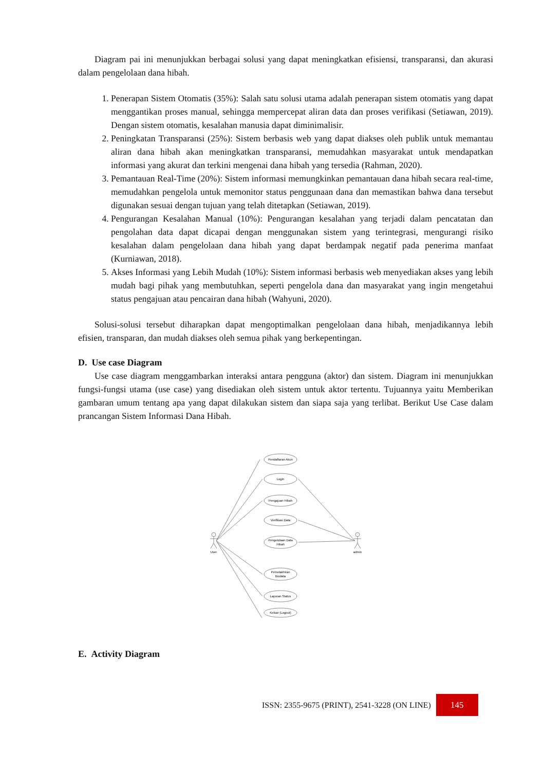Diagram pai ini menunjukkan berbagai solusi yang dapat meningkatkan efisiensi, transparansi, dan akurasi dalam pengelolaan dana hibah.
1. Penerapan Sistem Otomatis (35%): Salah satu solusi utama adalah penerapan sistem otomatis yang dapat menggantikan proses manual, sehingga mempercepat aliran data dan proses verifikasi (Setiawan, 2019). Dengan sistem otomatis, kesalahan manusia dapat diminimalisir.
2. Peningkatan Transparansi (25%): Sistem berbasis web yang dapat diakses oleh publik untuk memantau aliran dana hibah akan meningkatkan transparansi, memudahkan masyarakat untuk mendapatkan informasi yang akurat dan terkini mengenai dana hibah yang tersedia (Rahman, 2020).
3. Pemantauan Real-Time (20%): Sistem informasi memungkinkan pemantauan dana hibah secara real-time, memudahkan pengelola untuk memonitor status penggunaan dana dan memastikan bahwa dana tersebut digunakan sesuai dengan tujuan yang telah ditetapkan (Setiawan, 2019).
4. Pengurangan Kesalahan Manual (10%): Pengurangan kesalahan yang terjadi dalam pencatatan dan pengolahan data dapat dicapai dengan menggunakan sistem yang terintegrasi, mengurangi risiko kesalahan dalam pengelolaan dana hibah yang dapat berdampak negatif pada penerima manfaat (Kurniawan, 2018).
5. Akses Informasi yang Lebih Mudah (10%): Sistem informasi berbasis web menyediakan akses yang lebih mudah bagi pihak yang membutuhkan, seperti pengelola dana dan masyarakat yang ingin mengetahui status pengajuan atau pencairan dana hibah (Wahyuni, 2020).
Solusi-solusi tersebut diharapkan dapat mengoptimalkan pengelolaan dana hibah, menjadikannya lebih efisien, transparan, dan mudah diakses oleh semua pihak yang berkepentingan.
D. Use case Diagram
Use case diagram menggambarkan interaksi antara pengguna (aktor) dan sistem. Diagram ini menunjukkan fungsi-fungsi utama (use case) yang disediakan oleh sistem untuk aktor tertentu. Tujuannya yaitu Memberikan gambaran umum tentang apa yang dapat dilakukan sistem dan siapa saja yang terlibat. Berikut Use Case dalam prancangan Sistem Informasi Dana Hibah.
Pendaftaran Akun
Login
Pengajuan Hibah
Verifikasi Data
Pengelolaan Data
Hibah
Pemutakhiran
Biodata
Laporan Status
Keluar (Logout)
User
admin
E. Activity Diagram
ISSN: 2355-9675 (PRINT), 2541-3228 (ON LINE)
145